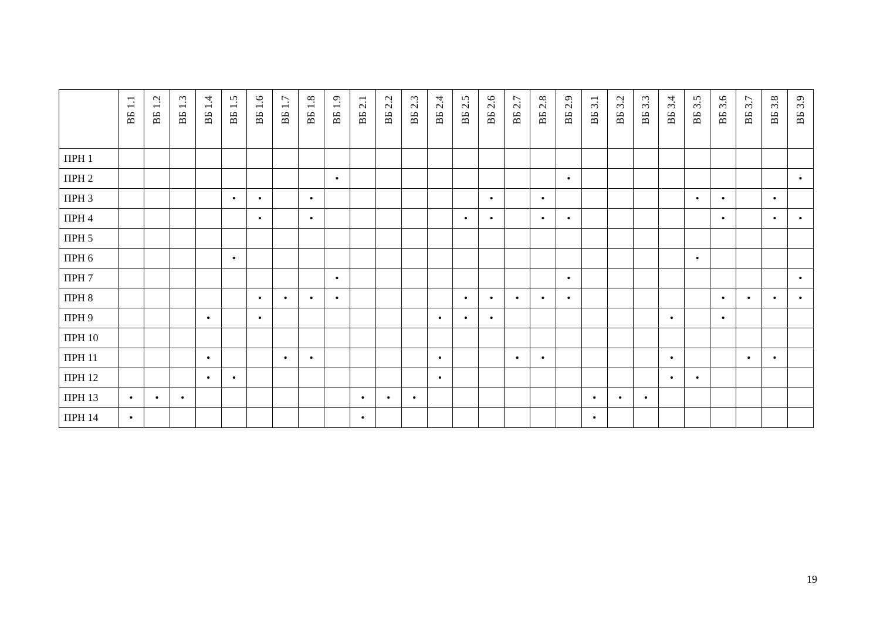| | ВБ 1.1 | ВБ 1.2 | ВБ 1.3 | ВБ 1.4 | ВБ 1.5 | ВБ 1.6 | ВБ 1.7 | ВБ 1.8 | ВБ 1.9 | ВБ 2.1 | ВБ 2.2 | ВБ 2.3 | ВБ 2.4 | ВБ 2.5 | ВБ 2.6 | ВБ 2.7 | ВБ 2.8 | ВБ 2.9 | ВБ 3.1 | ВБ 3.2 | ВБ 3.3 | ВБ 3.4 | ВБ 3.5 | ВБ 3.6 | ВБ 3.7 | ВБ 3.8 | ВБ 3.9 |
| --- | --- | --- | --- | --- | --- | --- | --- | --- | --- | --- | --- | --- | --- | --- | --- | --- | --- | --- | --- | --- | --- | --- | --- | --- | --- | --- | --- |
| ПРН 1 | | | | | | | | | | | | | | | | | | | | | | | | | | | |
| ПРН 2 | | | | | | | | | • | | | | | | | | | • | | | | | | | | | • |
| ПРН 3 | | | | | • | • | | • | | | | | | | • | | • | | | | | | • | • | | • | |
| ПРН 4 | | | | | | • | | • | | | | | | • | • | | • | • | | | | | | • | | • | • |
| ПРН 5 | | | | | | | | | | | | | | | | | | | | | | | | | | | |
| ПРН 6 | | | | | • | | | | | | | | | | | | | | | | | | • | | | | |
| ПРН 7 | | | | | | | | | • | | | | | | | | | • | | | | | | | | | • |
| ПРН 8 | | | | | | • | • | • | • | | | | | • | • | • | • | • | | | | | | • | • | • | • |
| ПРН 9 | | | | • | | • | | | | | | | • | • | • | | | | | | | • | | • | | | |
| ПРН 10 | | | | | | | | | | | | | | | | | | | | | | | | | | | |
| ПРН 11 | | | | • | | | • | • | | | | | • | | | • | • | | | | | • | | | • | • | |
| ПРН 12 | | | | • | • | | | | | | | | • | | | | | | | | | • | • | | | | |
| ПРН 13 | • | • | • | | | | | | | • | • | • | | | | | | | • | • | • | | | | | | |
| ПРН 14 | • | | | | | | | | | • | | | | | | | | | • | | | | | | | | |
19